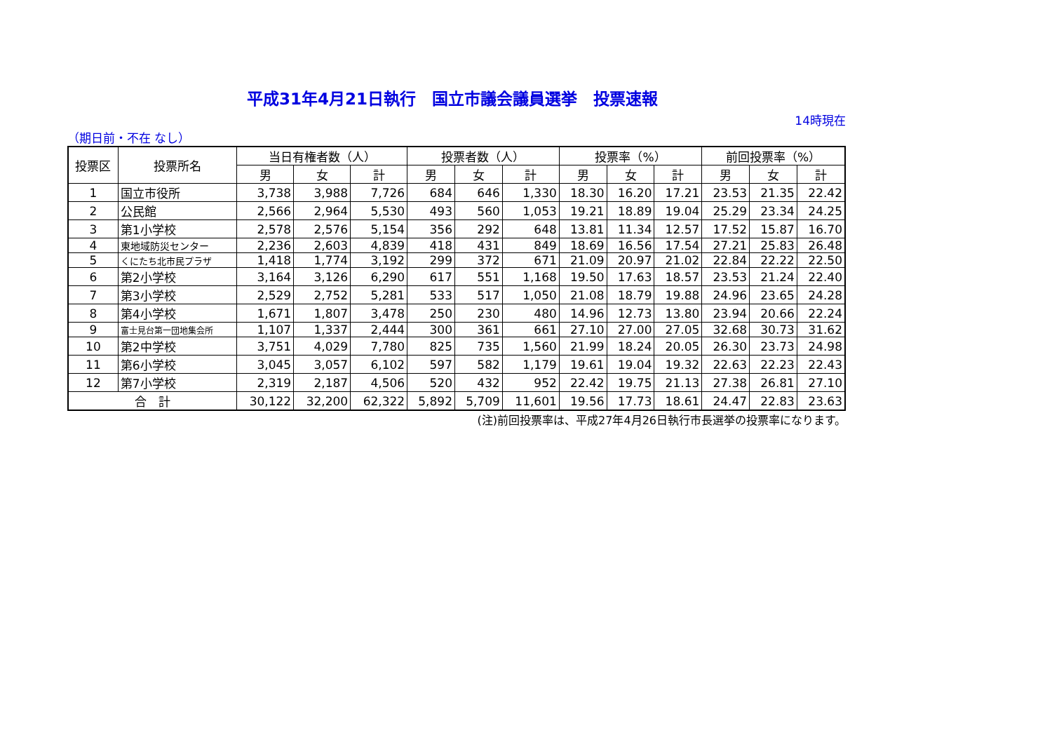平成31年4月21日執行　国立市議会議員選挙　投票速報
14時現在
（期日前・不在 なし）
| 投票区 | 投票所名 | 当日有権者数（人） | | | 投票者数（人） | | | 投票率（%） | | | 前回投票率（%） | | |
| --- | --- | --- | --- | --- | --- | --- | --- | --- | --- | --- | --- | --- | --- |
| | | 男 | 女 | 計 | 男 | 女 | 計 | 男 | 女 | 計 | 男 | 女 | 計 |
| 1 | 国立市役所 | 3,738 | 3,988 | 7,726 | 684 | 646 | 1,330 | 18.30 | 16.20 | 17.21 | 23.53 | 21.35 | 22.42 |
| 2 | 公民館 | 2,566 | 2,964 | 5,530 | 493 | 560 | 1,053 | 19.21 | 18.89 | 19.04 | 25.29 | 23.34 | 24.25 |
| 3 | 第1小学校 | 2,578 | 2,576 | 5,154 | 356 | 292 | 648 | 13.81 | 11.34 | 12.57 | 17.52 | 15.87 | 16.70 |
| 4 | 東地域防災センター | 2,236 | 2,603 | 4,839 | 418 | 431 | 849 | 18.69 | 16.56 | 17.54 | 27.21 | 25.83 | 26.48 |
| 5 | くにたち北市民プラザ | 1,418 | 1,774 | 3,192 | 299 | 372 | 671 | 21.09 | 20.97 | 21.02 | 22.84 | 22.22 | 22.50 |
| 6 | 第2小学校 | 3,164 | 3,126 | 6,290 | 617 | 551 | 1,168 | 19.50 | 17.63 | 18.57 | 23.53 | 21.24 | 22.40 |
| 7 | 第3小学校 | 2,529 | 2,752 | 5,281 | 533 | 517 | 1,050 | 21.08 | 18.79 | 19.88 | 24.96 | 23.65 | 24.28 |
| 8 | 第4小学校 | 1,671 | 1,807 | 3,478 | 250 | 230 | 480 | 14.96 | 12.73 | 13.80 | 23.94 | 20.66 | 22.24 |
| 9 | 富士見台第一団地集会所 | 1,107 | 1,337 | 2,444 | 300 | 361 | 661 | 27.10 | 27.00 | 27.05 | 32.68 | 30.73 | 31.62 |
| 10 | 第2中学校 | 3,751 | 4,029 | 7,780 | 825 | 735 | 1,560 | 21.99 | 18.24 | 20.05 | 26.30 | 23.73 | 24.98 |
| 11 | 第6小学校 | 3,045 | 3,057 | 6,102 | 597 | 582 | 1,179 | 19.61 | 19.04 | 19.32 | 22.63 | 22.23 | 22.43 |
| 12 | 第7小学校 | 2,319 | 2,187 | 4,506 | 520 | 432 | 952 | 22.42 | 19.75 | 21.13 | 27.38 | 26.81 | 27.10 |
| 合 計 | | 30,122 | 32,200 | 62,322 | 5,892 | 5,709 | 11,601 | 19.56 | 17.73 | 18.61 | 24.47 | 22.83 | 23.63 |
(注)前回投票率は、平成27年4月26日執行市長選挙の投票率になります。